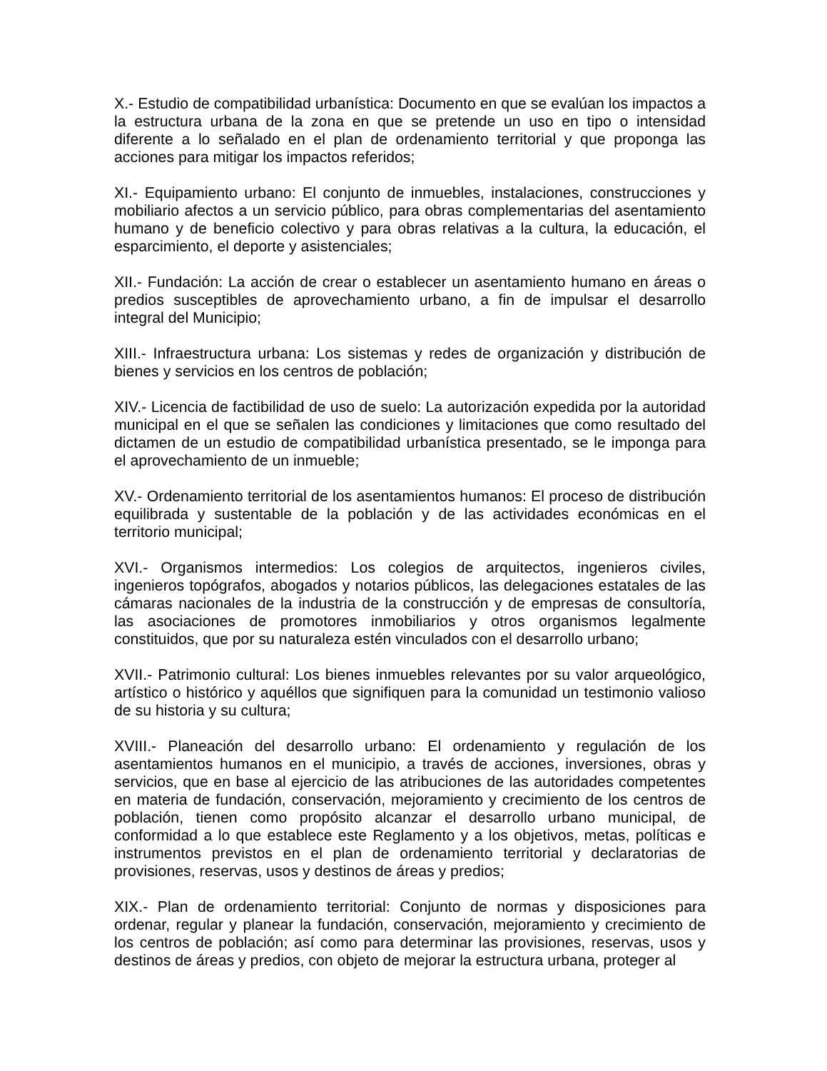X.- Estudio de compatibilidad urbanística: Documento en que se evalúan los impactos a la estructura urbana de la zona en que se pretende un uso en tipo o intensidad diferente a lo señalado en el plan de ordenamiento territorial y que proponga las acciones para mitigar los impactos referidos;
XI.- Equipamiento urbano: El conjunto de inmuebles, instalaciones, construcciones y mobiliario afectos a un servicio público, para obras complementarias del asentamiento humano y de beneficio colectivo y para obras relativas a la cultura, la educación, el esparcimiento, el deporte y asistenciales;
XII.- Fundación: La acción de crear o establecer un asentamiento humano en áreas o predios susceptibles de aprovechamiento urbano, a fin de impulsar el desarrollo integral del Municipio;
XIII.- Infraestructura urbana: Los sistemas y redes de organización y distribución de bienes y servicios en los centros de población;
XIV.- Licencia de factibilidad de uso de suelo: La autorización expedida por la autoridad municipal en el que se señalen las condiciones y limitaciones que como resultado del dictamen de un estudio de compatibilidad urbanística presentado, se le imponga para el aprovechamiento de un inmueble;
XV.- Ordenamiento territorial de los asentamientos humanos: El proceso de distribución equilibrada y sustentable de la población y de las actividades económicas en el territorio municipal;
XVI.- Organismos intermedios: Los colegios de arquitectos, ingenieros civiles, ingenieros topógrafos, abogados y notarios públicos, las delegaciones estatales de las cámaras nacionales de la industria de la construcción y de empresas de consultoría, las asociaciones de promotores inmobiliarios y otros organismos legalmente constituidos, que por su naturaleza estén vinculados con el desarrollo urbano;
XVII.- Patrimonio cultural: Los bienes inmuebles relevantes por su valor arqueológico, artístico o histórico y aquéllos que signifiquen para la comunidad un testimonio valioso de su historia y su cultura;
XVIII.- Planeación del desarrollo urbano: El ordenamiento y regulación de los asentamientos humanos en el municipio, a través de acciones, inversiones, obras y servicios, que en base al ejercicio de las atribuciones de las autoridades competentes en materia de fundación, conservación, mejoramiento y crecimiento de los centros de población, tienen como propósito alcanzar el desarrollo urbano municipal, de conformidad a lo que establece este Reglamento y a los objetivos, metas, políticas e instrumentos previstos en el plan de ordenamiento territorial y declaratorias de provisiones, reservas, usos y destinos de áreas y predios;
XIX.- Plan de ordenamiento territorial: Conjunto de normas y disposiciones para ordenar, regular y planear la fundación, conservación, mejoramiento y crecimiento de los centros de población; así como para determinar las provisiones, reservas, usos y destinos de áreas y predios, con objeto de mejorar la estructura urbana, proteger al